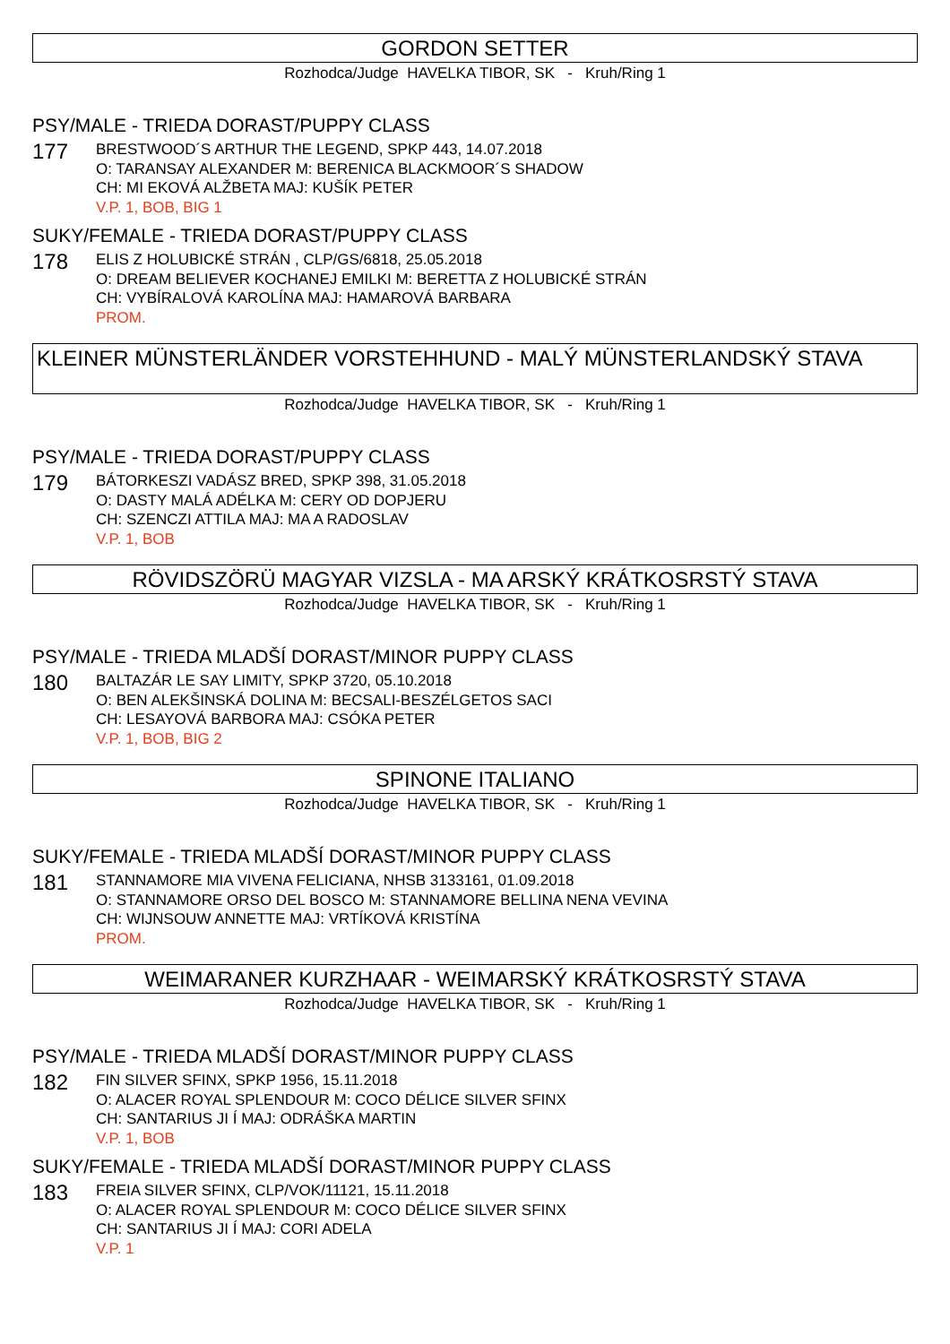GORDON SETTER
Rozhodca/Judge HAVELKA TIBOR, SK - Kruh/Ring 1
PSY/MALE - TRIEDA DORAST/PUPPY CLASS
177
BRESTWOOD´S ARTHUR THE LEGEND, SPKP 443, 14.07.2018
O: TARANSAY ALEXANDER M: BERENICA BLACKMOOR´S SHADOW
CH: MI EKOVÁ ALŽBETA MAJ: KUŠÍK PETER
V.P. 1, BOB, BIG 1
SUKY/FEMALE - TRIEDA DORAST/PUPPY CLASS
178
ELIS Z HOLUBICKÉ STRÁN , CLP/GS/6818, 25.05.2018
O: DREAM BELIEVER KOCHANEJ EMILKI M: BERETTA Z HOLUBICKÉ STRÁN
CH: VYBÍRALOVÁ KAROLÍNA MAJ: HAMAROVÁ BARBARA
PROM.
KLEINER MÜNSTERLÄNDER VORSTEHHUND - MALÝ MÜNSTERLANDSKÝ STAVA
Rozhodca/Judge HAVELKA TIBOR, SK - Kruh/Ring 1
PSY/MALE - TRIEDA DORAST/PUPPY CLASS
179
BÁTORKESZI VADÁSZ BRED, SPKP 398, 31.05.2018
O: DASTY MALÁ ADÉLKA M: CERY OD DOPJERU
CH: SZENCZI ATTILA MAJ: MA A RADOSLAV
V.P. 1, BOB
RÖVIDSZÖRÜ MAGYAR VIZSLA - MA ARSKÝ KRÁTKOSRSTÝ STAVA
Rozhodca/Judge HAVELKA TIBOR, SK - Kruh/Ring 1
PSY/MALE - TRIEDA MLADŠÍ DORAST/MINOR PUPPY CLASS
180
BALTAZÁR LE SAY LIMITY, SPKP 3720, 05.10.2018
O: BEN ALEKŠINSKÁ DOLINA M: BECSALI-BESZÉLGETOS SACI
CH: LESAYOVÁ BARBORA MAJ: CSÓKA PETER
V.P. 1, BOB, BIG 2
SPINONE ITALIANO
Rozhodca/Judge HAVELKA TIBOR, SK - Kruh/Ring 1
SUKY/FEMALE - TRIEDA MLADŠÍ DORAST/MINOR PUPPY CLASS
181
STANNAMORE MIA VIVENA FELICIANA, NHSB 3133161, 01.09.2018
O: STANNAMORE ORSO DEL BOSCO M: STANNAMORE BELLINA NENA VEVINA
CH: WIJNSOUW ANNETTE MAJ: VRTÍKOVÁ KRISTÍNA
PROM.
WEIMARANER KURZHAAR - WEIMARSKÝ KRÁTKOSRSTÝ STAVA
Rozhodca/Judge HAVELKA TIBOR, SK - Kruh/Ring 1
PSY/MALE - TRIEDA MLADŠÍ DORAST/MINOR PUPPY CLASS
182
FIN SILVER SFINX, SPKP 1956, 15.11.2018
O: ALACER ROYAL SPLENDOUR M: COCO DÉLICE SILVER SFINX
CH: SANTARIUS JI Í MAJ: ODRÁŠKA MARTIN
V.P. 1, BOB
SUKY/FEMALE - TRIEDA MLADŠÍ DORAST/MINOR PUPPY CLASS
183
FREIA SILVER SFINX, CLP/VOK/11121, 15.11.2018
O: ALACER ROYAL SPLENDOUR M: COCO DÉLICE SILVER SFINX
CH: SANTARIUS JI Í MAJ: CORI ADELA
V.P. 1